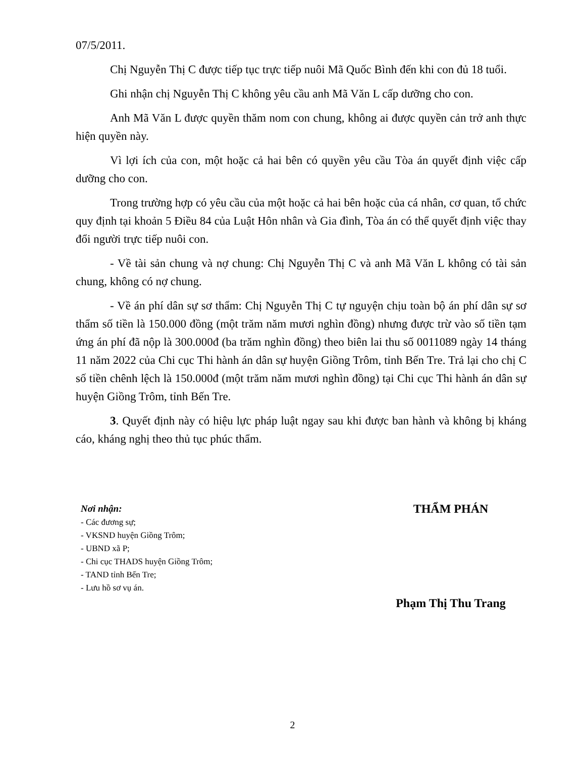07/5/2011.
Chị Nguyễn Thị C được tiếp tục trực tiếp nuôi Mã Quốc Bình đến khi con đủ 18 tuổi.
Ghi nhận chị Nguyễn Thị C không yêu cầu anh Mã Văn L cấp dưỡng cho con.
Anh Mã Văn L được quyền thăm nom con chung, không ai được quyền cản trở anh thực hiện quyền này.
Vì lợi ích của con, một hoặc cả hai bên có quyền yêu cầu Tòa án quyết định việc cấp dưỡng cho con.
Trong trường hợp có yêu cầu của một hoặc cả hai bên hoặc của cá nhân, cơ quan, tổ chức quy định tại khoản 5 Điều 84 của Luật Hôn nhân và Gia đình, Tòa án có thể quyết định việc thay đổi người trực tiếp nuôi con.
- Về tài sản chung và nợ chung: Chị Nguyễn Thị C và anh Mã Văn L không có tài sản chung, không có nợ chung.
- Về án phí dân sự sơ thẩm: Chị Nguyễn Thị C tự nguyện chịu toàn bộ án phí dân sự sơ thẩm số tiền là 150.000 đồng (một trăm năm mươi nghìn đồng) nhưng được trừ vào số tiền tạm ứng án phí đã nộp là 300.000đ (ba trăm nghìn đồng) theo biên lai thu số 0011089 ngày 14 tháng 11 năm 2022 của Chi cục Thi hành án dân sự huyện Giồng Trôm, tỉnh Bến Tre. Trả lại cho chị C số tiền chênh lệch là 150.000đ (một trăm năm mươi nghìn đồng) tại Chi cục Thi hành án dân sự huyện Giồng Trôm, tỉnh Bến Tre.
3. Quyết định này có hiệu lực pháp luật ngay sau khi được ban hành và không bị kháng cáo, kháng nghị theo thủ tục phúc thẩm.
Nơi nhận:
- Các đương sự;
- VKSND huyện Giồng Trôm;
- UBND xã P;
- Chi cục THADS huyện Giồng Trôm;
- TAND tỉnh Bến Tre;
- Lưu hồ sơ vụ án.
THẨM PHÁN
Phạm Thị Thu Trang
2